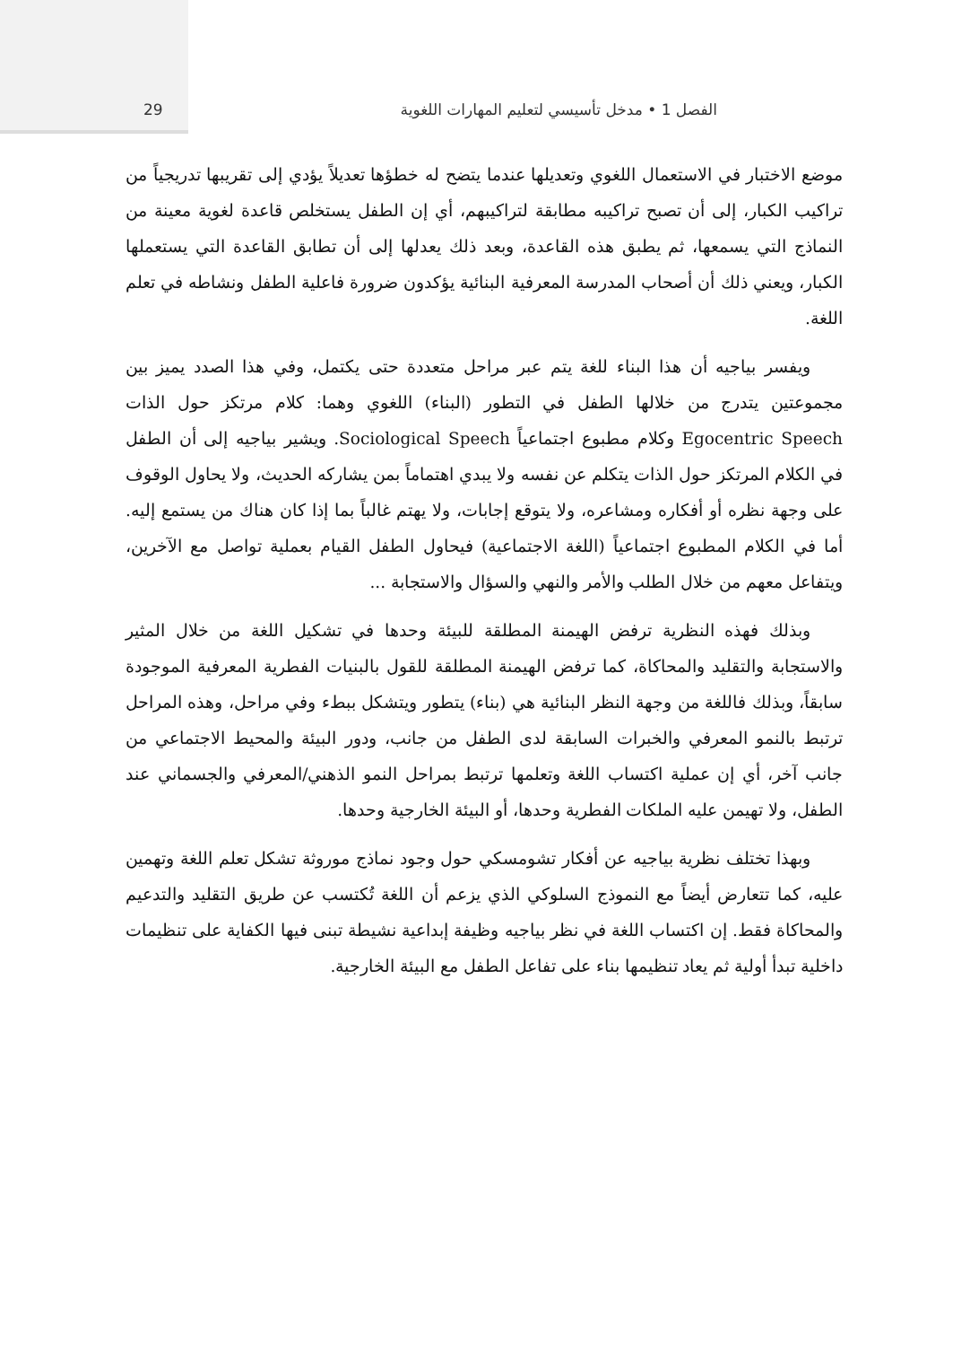الفصل 1 • مدخل تأسيسي لتعليم المهارات اللغوية 29
موضع الاختبار في الاستعمال اللغوي وتعديلها عندما يتضح له خطؤها تعديلاً يؤدي إلى تقريبها تدريجياً من تراكيب الكبار، إلى أن تصبح تراكيبه مطابقة لتراكيبهم، أي إن الطفل يستخلص قاعدة لغوية معينة من النماذج التي يسمعها، ثم يطبق هذه القاعدة، وبعد ذلك يعدلها إلى أن تطابق القاعدة التي يستعملها الكبار، ويعني ذلك أن أصحاب المدرسة المعرفية البنائية يؤكدون ضرورة فاعلية الطفل ونشاطه في تعلم اللغة.
ويفسر بياجيه أن هذا البناء للغة يتم عبر مراحل متعددة حتى يكتمل، وفي هذا الصدد يميز بين مجموعتين يتدرج من خلالها الطفل في التطور (البناء) اللغوي وهما: كلام مرتكز حول الذات Egocentric Speech وكلام مطبوع اجتماعياً Sociological Speech. ويشير بياجيه إلى أن الطفل في الكلام المرتكز حول الذات يتكلم عن نفسه ولا يبدي اهتماماً بمن يشاركه الحديث، ولا يحاول الوقوف على وجهة نظره أو أفكاره ومشاعره، ولا يتوقع إجابات، ولا يهتم غالباً بما إذا كان هناك من يستمع إليه. أما في الكلام المطبوع اجتماعياً (اللغة الاجتماعية) فيحاول الطفل القيام بعملية تواصل مع الآخرين، ويتفاعل معهم من خلال الطلب والأمر والنهي والسؤال والاستجابة ...
وبذلك فهذه النظرية ترفض الهيمنة المطلقة للبيئة وحدها في تشكيل اللغة من خلال المثير والاستجابة والتقليد والمحاكاة، كما ترفض الهيمنة المطلقة للقول بالبنيات الفطرية المعرفية الموجودة سابقاً، وبذلك فاللغة من وجهة النظر البنائية هي (بناء) يتطور ويتشكل ببطء وفي مراحل، وهذه المراحل ترتبط بالنمو المعرفي والخبرات السابقة لدى الطفل من جانب، ودور البيئة والمحيط الاجتماعي من جانب آخر، أي إن عملية اكتساب اللغة وتعلمها ترتبط بمراحل النمو الذهني/المعرفي والجسماني عند الطفل، ولا تهيمن عليه الملكات الفطرية وحدها، أو البيئة الخارجية وحدها.
وبهذا تختلف نظرية بياجيه عن أفكار تشومسكي حول وجود نماذج موروثة تشكل تعلم اللغة وتهمين عليه، كما تتعارض أيضاً مع النموذج السلوكي الذي يزعم أن اللغة تُكتسب عن طريق التقليد والتدعيم والمحاكاة فقط. إن اكتساب اللغة في نظر بياجيه وظيفة إبداعية نشيطة تبنى فيها الكفاية على تنظيمات داخلية تبدأ أولية ثم يعاد تنظيمها بناء على تفاعل الطفل مع البيئة الخارجية.